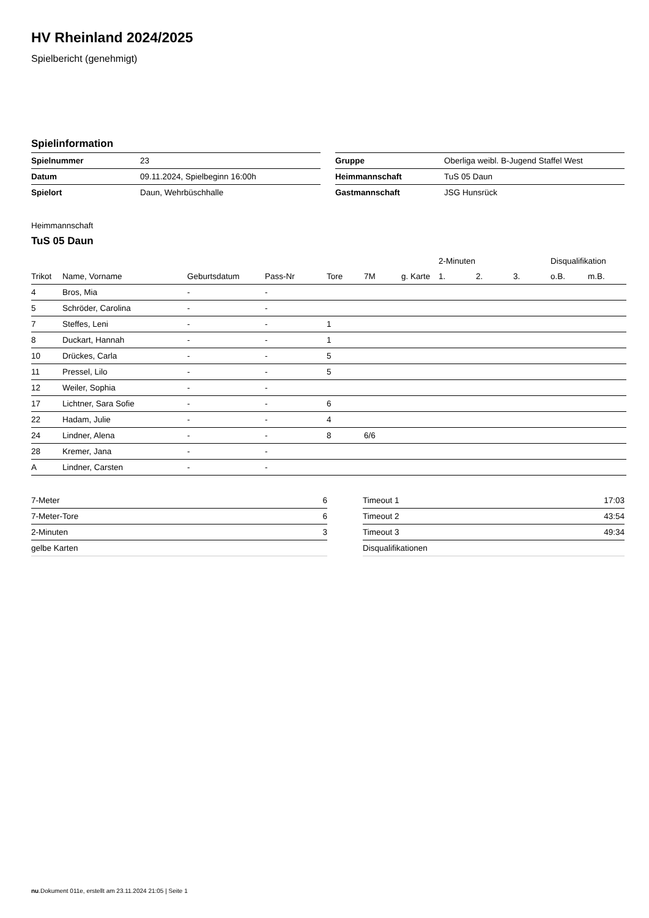HV Rheinland 2024/2025
Spielbericht (genehmigt)
Spielinformation
| Spielnummer | 23 |
| Datum | 09.11.2024, Spielbeginn 16:00h |
| Spielort | Daun, Wehrbüschhalle |
| Gruppe | Oberliga weibl. B-Jugend Staffel West |
| Heimmannschaft | TuS 05 Daun |
| Gastmannschaft | JSG Hunsrück |
Heimmannschaft
TuS 05 Daun
| | | | | | | | 2-Minuten | | | Disqualifikation | |
| --- | --- | --- | --- | --- | --- | --- | --- | --- | --- | --- | --- |
| Trikot | Name, Vorname | Geburtsdatum | Pass-Nr | Tore | 7M | g. Karte | 1. | 2. | 3. | o.B. | m.B. |
| 4 | Bros, Mia | - | - | | | | | | | | |
| 5 | Schröder, Carolina | - | - | | | | | | | | |
| 7 | Steffes, Leni | - | - | 1 | | | | | | | |
| 8 | Duckart, Hannah | - | - | 1 | | | | | | | |
| 10 | Drückes, Carla | - | - | 5 | | | | | | | |
| 11 | Pressel, Lilo | - | - | 5 | | | | | | | |
| 12 | Weiler, Sophia | - | - | | | | | | | | |
| 17 | Lichtner, Sara Sofie | - | - | 6 | | | | | | | |
| 22 | Hadam, Julie | - | - | 4 | | | | | | | |
| 24 | Lindner, Alena | - | - | 8 | 6/6 | | | | | | |
| 28 | Kremer, Jana | - | - | | | | | | | | |
| A | Lindner, Carsten | - | - | | | | | | | | |
| 7-Meter | 6 |
| 7-Meter-Tore | 6 |
| 2-Minuten | 3 |
| gelbe Karten | |
| Timeout 1 | 17:03 |
| Timeout 2 | 43:54 |
| Timeout 3 | 49:34 |
| Disqualifikationen | |
nu.Dokument 011e, erstellt am 23.11.2024 21:05 | Seite 1